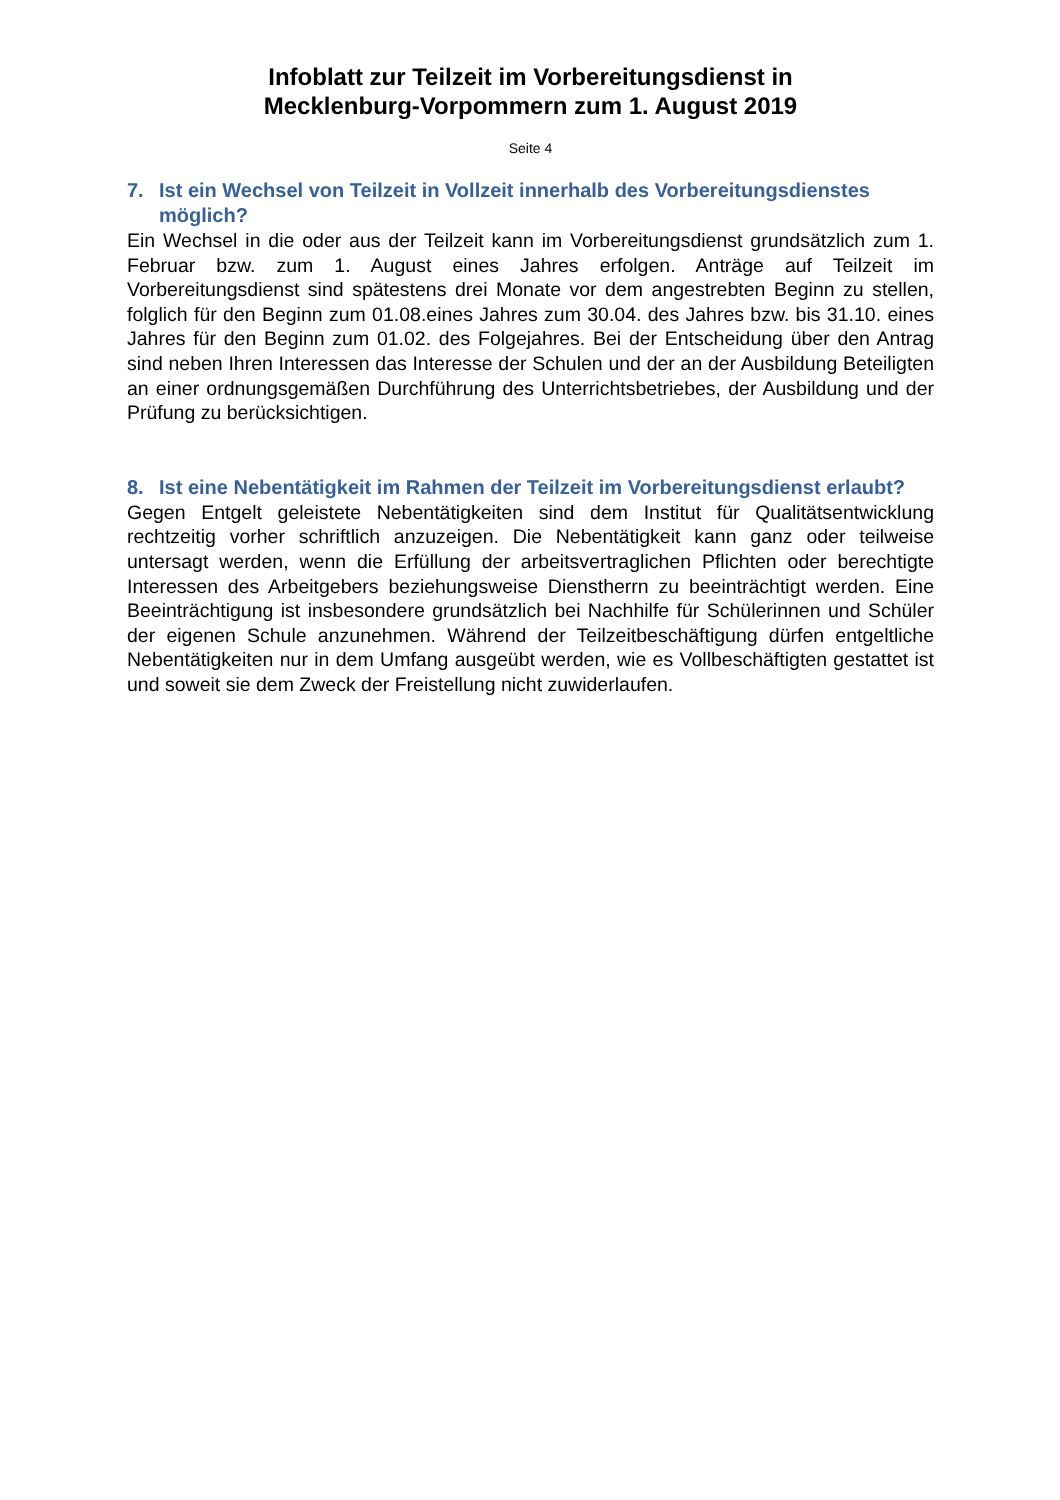Infoblatt zur Teilzeit im Vorbereitungsdienst in
Mecklenburg-Vorpommern zum 1. August 2019
Seite 4
7. Ist ein Wechsel von Teilzeit in Vollzeit innerhalb des Vorbereitungsdienstes möglich?
Ein Wechsel in die oder aus der Teilzeit kann im Vorbereitungsdienst grundsätzlich zum 1. Februar bzw. zum 1. August eines Jahres erfolgen. Anträge auf Teilzeit im Vorbereitungsdienst sind spätestens drei Monate vor dem angestrebten Beginn zu stellen, folglich für den Beginn zum 01.08.eines Jahres zum 30.04. des Jahres bzw. bis 31.10. eines Jahres für den Beginn zum 01.02. des Folgejahres. Bei der Entscheidung über den Antrag sind neben Ihren Interessen das Interesse der Schulen und der an der Ausbildung Beteiligten an einer ordnungsgemäßen Durchführung des Unterrichtsbetriebes, der Ausbildung und der Prüfung zu berücksichtigen.
8. Ist eine Nebentätigkeit im Rahmen der Teilzeit im Vorbereitungsdienst erlaubt?
Gegen Entgelt geleistete Nebentätigkeiten sind dem Institut für Qualitätsentwicklung rechtzeitig vorher schriftlich anzuzeigen. Die Nebentätigkeit kann ganz oder teilweise untersagt werden, wenn die Erfüllung der arbeitsvertraglichen Pflichten oder berechtigte Interessen des Arbeitgebers beziehungsweise Dienstherrn zu beeinträchtigt werden. Eine Beeinträchtigung ist insbesondere grundsätzlich bei Nachhilfe für Schülerinnen und Schüler der eigenen Schule anzunehmen. Während der Teilzeitbeschäftigung dürfen entgeltliche Nebentätigkeiten nur in dem Umfang ausgeübt werden, wie es Vollbeschäftigten gestattet ist und soweit sie dem Zweck der Freistellung nicht zuwiderlaufen.